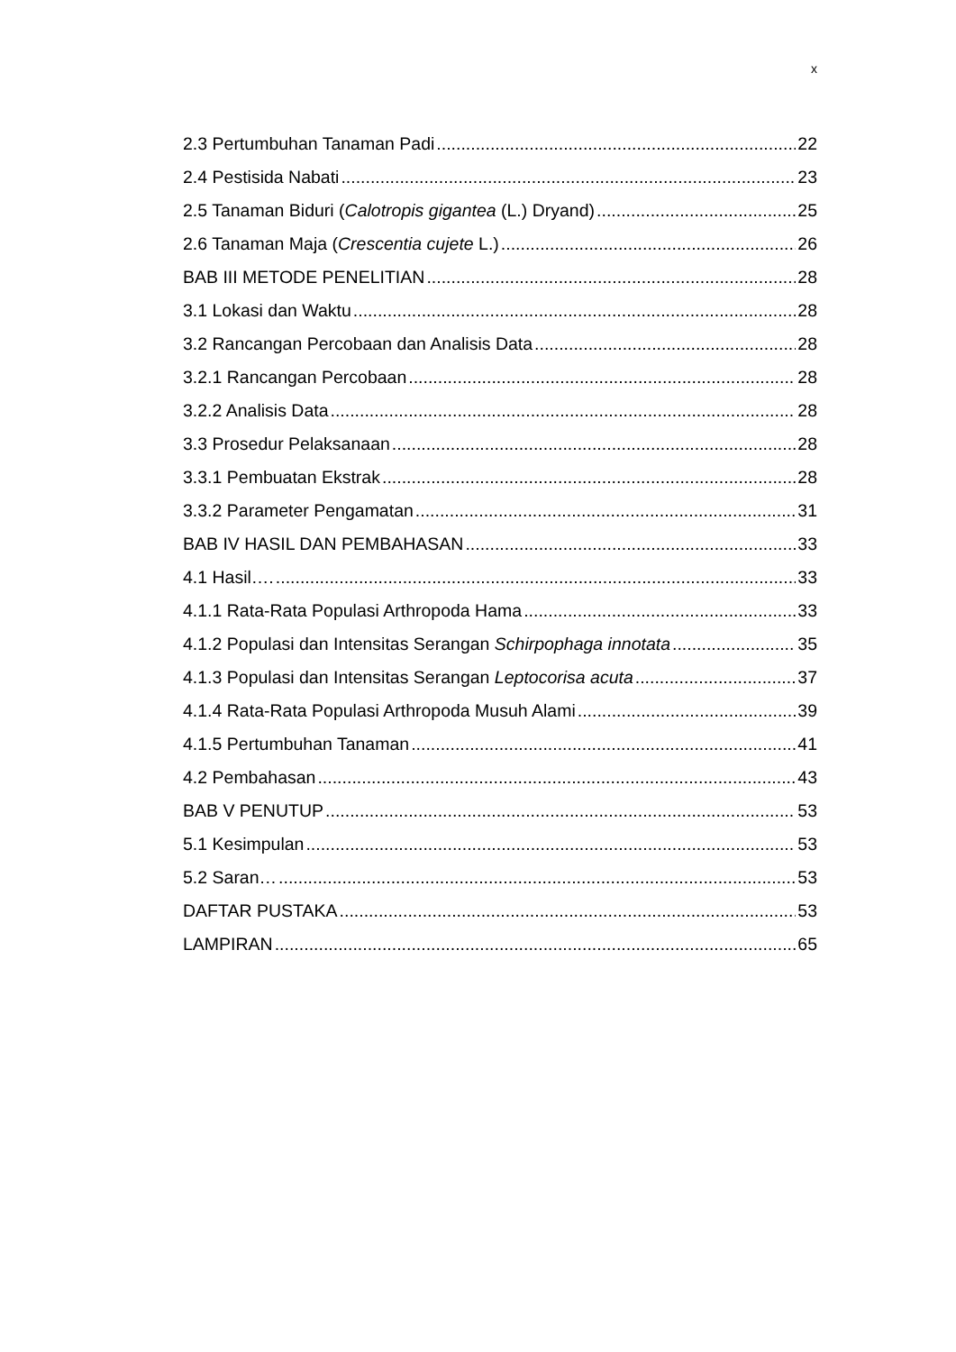x
2.3 Pertumbuhan Tanaman Padi 22
2.4 Pestisida Nabati 23
2.5 Tanaman Biduri (Calotropis gigantea (L.) Dryand) 25
2.6 Tanaman Maja (Crescentia cujete L.) 26
BAB III METODE PENELITIAN 28
3.1 Lokasi dan Waktu 28
3.2 Rancangan Percobaan dan Analisis Data 28
3.2.1 Rancangan Percobaan 28
3.2.2 Analisis Data 28
3.3 Prosedur Pelaksanaan 28
3.3.1 Pembuatan Ekstrak 28
3.3.2 Parameter Pengamatan 31
BAB IV HASIL DAN PEMBAHASAN 33
4.1 Hasil…. 33
4.1.1 Rata-Rata Populasi Arthropoda Hama 33
4.1.2 Populasi dan Intensitas Serangan Schirpophaga innotata 35
4.1.3 Populasi dan Intensitas Serangan Leptocorisa acuta 37
4.1.4 Rata-Rata Populasi Arthropoda Musuh Alami 39
4.1.5 Pertumbuhan Tanaman 41
4.2 Pembahasan 43
BAB V PENUTUP 53
5.1 Kesimpulan 53
5.2 Saran… 53
DAFTAR PUSTAKA 53
LAMPIRAN 65